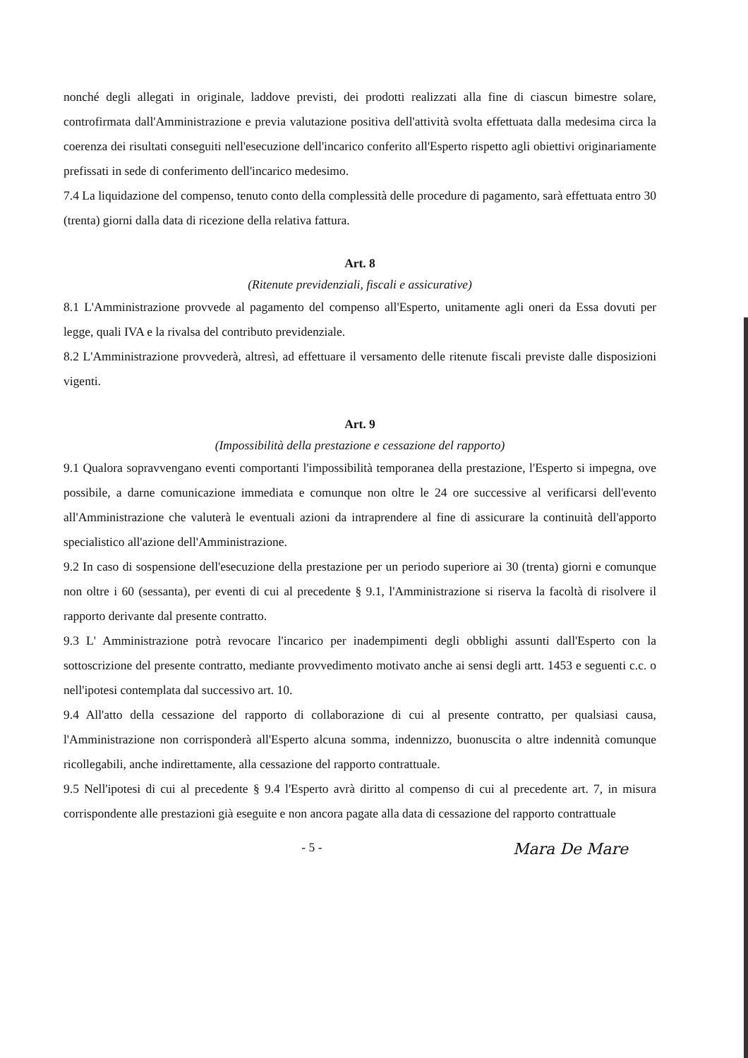nonché degli allegati in originale, laddove previsti, dei prodotti realizzati alla fine di ciascun bimestre solare, controfirmata dall'Amministrazione e previa valutazione positiva dell'attività svolta effettuata dalla medesima circa la coerenza dei risultati conseguiti nell'esecuzione dell'incarico conferito all'Esperto rispetto agli obiettivi originariamente prefissati in sede di conferimento dell'incarico medesimo.
7.4 La liquidazione del compenso, tenuto conto della complessità delle procedure di pagamento, sarà effettuata entro 30 (trenta) giorni dalla data di ricezione della relativa fattura.
Art. 8
(Ritenute previdenziali, fiscali e assicurative)
8.1 L'Amministrazione provvede al pagamento del compenso all'Esperto, unitamente agli oneri da Essa dovuti per legge, quali IVA e la rivalsa del contributo previdenziale.
8.2 L'Amministrazione provvederà, altresì, ad effettuare il versamento delle ritenute fiscali previste dalle disposizioni vigenti.
Art. 9
(Impossibilità della prestazione e cessazione del rapporto)
9.1 Qualora sopravvengano eventi comportanti l'impossibilità temporanea della prestazione, l'Esperto si impegna, ove possibile, a darne comunicazione immediata e comunque non oltre le 24 ore successive al verificarsi dell'evento all'Amministrazione che valuterà le eventuali azioni da intraprendere al fine di assicurare la continuità dell'apporto specialistico all'azione dell'Amministrazione.
9.2 In caso di sospensione dell'esecuzione della prestazione per un periodo superiore ai 30 (trenta) giorni e comunque non oltre i 60 (sessanta), per eventi di cui al precedente § 9.1, l'Amministrazione si riserva la facoltà di risolvere il rapporto derivante dal presente contratto.
9.3 L' Amministrazione potrà revocare l'incarico per inadempimenti degli obblighi assunti dall'Esperto con la sottoscrizione del presente contratto, mediante provvedimento motivato anche ai sensi degli artt. 1453 e seguenti c.c. o nell'ipotesi contemplata dal successivo art. 10.
9.4 All'atto della cessazione del rapporto di collaborazione di cui al presente contratto, per qualsiasi causa, l'Amministrazione non corrisponderà all'Esperto alcuna somma, indennizzo, buonuscita o altre indennità comunque ricollegabili, anche indirettamente, alla cessazione del rapporto contrattuale.
9.5 Nell'ipotesi di cui al precedente § 9.4 l'Esperto avrà diritto al compenso di cui al precedente art. 7, in misura corrispondente alle prestazioni già eseguite e non ancora pagate alla data di cessazione del rapporto contrattuale
- 5 - Mara De Mare